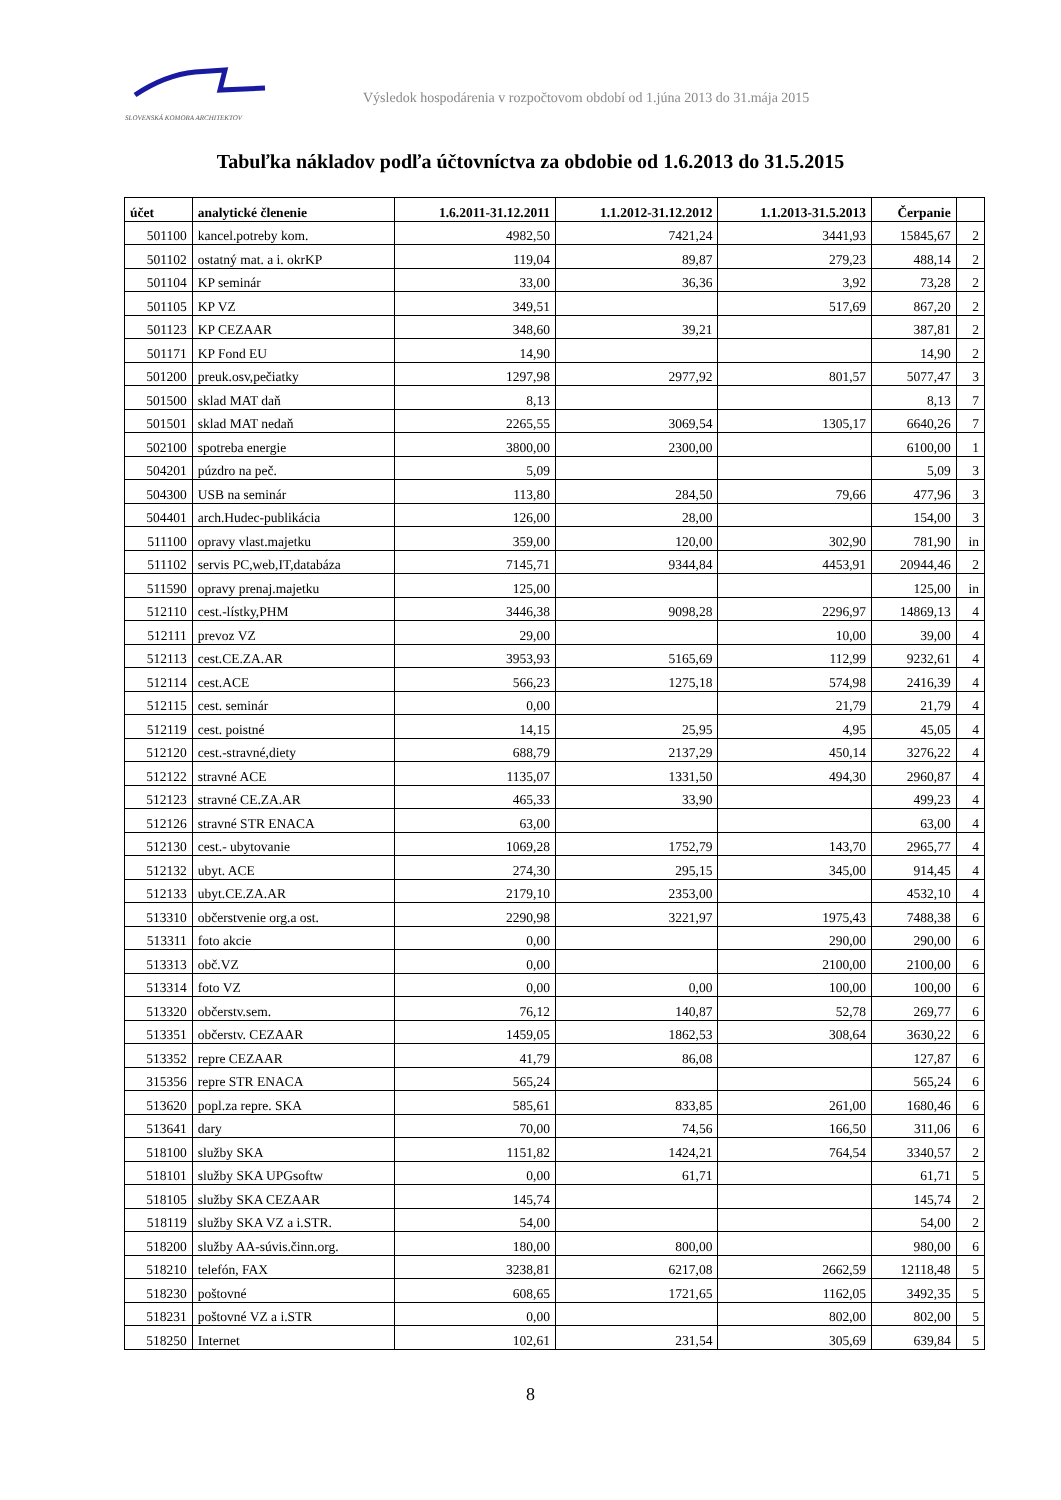SLOVENSKÁ KOMORA ARCHITEKTOV
Výsledok hospodárenia v rozpočtovom období od 1.júna 2013 do 31.mája 2015
Tabuľka nákladov podľa účtovníctva za obdobie od 1.6.2013 do 31.5.2015
| účet | analytické členenie | 1.6.2011-31.12.2011 | 1.1.2012-31.12.2012 | 1.1.2013-31.5.2013 | Čerpanie | |
| --- | --- | --- | --- | --- | --- | --- |
| 501100 | kancel.potreby kom. | 4982,50 | 7421,24 | 3441,93 | 15845,67 | 2 |
| 501102 | ostatný mat. a i. okrKP | 119,04 | 89,87 | 279,23 | 488,14 | 2 |
| 501104 | KP seminár | 33,00 | 36,36 | 3,92 | 73,28 | 2 |
| 501105 | KP VZ | 349,51 | | 517,69 | 867,20 | 2 |
| 501123 | KP CEZAAR | 348,60 | 39,21 | | 387,81 | 2 |
| 501171 | KP Fond EU | 14,90 | | | 14,90 | 2 |
| 501200 | preuk.osv,pečiatky | 1297,98 | 2977,92 | 801,57 | 5077,47 | 3 |
| 501500 | sklad MAT daň | 8,13 | | | 8,13 | 7 |
| 501501 | sklad MAT nedaň | 2265,55 | 3069,54 | 1305,17 | 6640,26 | 7 |
| 502100 | spotreba energie | 3800,00 | 2300,00 | | 6100,00 | 1 |
| 504201 | púzdro na peč. | 5,09 | | | 5,09 | 3 |
| 504300 | USB na seminár | 113,80 | 284,50 | 79,66 | 477,96 | 3 |
| 504401 | arch.Hudec-publikácia | 126,00 | 28,00 | | 154,00 | 3 |
| 511100 | opravy vlast.majetku | 359,00 | 120,00 | 302,90 | 781,90 | in |
| 511102 | servis PC,web,IT,databáza | 7145,71 | 9344,84 | 4453,91 | 20944,46 | 2 |
| 511590 | opravy prenaj.majetku | 125,00 | | | 125,00 | in |
| 512110 | cest.-lístky,PHM | 3446,38 | 9098,28 | 2296,97 | 14869,13 | 4 |
| 512111 | prevoz VZ | 29,00 | | 10,00 | 39,00 | 4 |
| 512113 | cest.CE.ZA.AR | 3953,93 | 5165,69 | 112,99 | 9232,61 | 4 |
| 512114 | cest.ACE | 566,23 | 1275,18 | 574,98 | 2416,39 | 4 |
| 512115 | cest. seminár | 0,00 | | 21,79 | 21,79 | 4 |
| 512119 | cest. poistné | 14,15 | 25,95 | 4,95 | 45,05 | 4 |
| 512120 | cest.-stravné,diety | 688,79 | 2137,29 | 450,14 | 3276,22 | 4 |
| 512122 | stravné ACE | 1135,07 | 1331,50 | 494,30 | 2960,87 | 4 |
| 512123 | stravné CE.ZA.AR | 465,33 | 33,90 | | 499,23 | 4 |
| 512126 | stravné STR ENACA | 63,00 | | | 63,00 | 4 |
| 512130 | cest.- ubytovanie | 1069,28 | 1752,79 | 143,70 | 2965,77 | 4 |
| 512132 | ubyt. ACE | 274,30 | 295,15 | 345,00 | 914,45 | 4 |
| 512133 | ubyt.CE.ZA.AR | 2179,10 | 2353,00 | | 4532,10 | 4 |
| 513310 | občerstvenie org.a ost. | 2290,98 | 3221,97 | 1975,43 | 7488,38 | 6 |
| 513311 | foto akcie | 0,00 | | 290,00 | 290,00 | 6 |
| 513313 | obč.VZ | 0,00 | | 2100,00 | 2100,00 | 6 |
| 513314 | foto VZ | 0,00 | 0,00 | 100,00 | 100,00 | 6 |
| 513320 | občerstv.sem. | 76,12 | 140,87 | 52,78 | 269,77 | 6 |
| 513351 | občerstv. CEZAAR | 1459,05 | 1862,53 | 308,64 | 3630,22 | 6 |
| 513352 | repre CEZAAR | 41,79 | 86,08 | | 127,87 | 6 |
| 315356 | repre STR ENACA | 565,24 | | | 565,24 | 6 |
| 513620 | popl.za repre. SKA | 585,61 | 833,85 | 261,00 | 1680,46 | 6 |
| 513641 | dary | 70,00 | 74,56 | 166,50 | 311,06 | 6 |
| 518100 | služby SKA | 1151,82 | 1424,21 | 764,54 | 3340,57 | 2 |
| 518101 | služby SKA UPGsoftw | 0,00 | 61,71 | | 61,71 | 5 |
| 518105 | služby SKA CEZAAR | 145,74 | | | 145,74 | 2 |
| 518119 | služby SKA VZ a i.STR. | 54,00 | | | 54,00 | 2 |
| 518200 | služby AA-súvis.činn.org. | 180,00 | 800,00 | | 980,00 | 6 |
| 518210 | telefón, FAX | 3238,81 | 6217,08 | 2662,59 | 12118,48 | 5 |
| 518230 | poštovné | 608,65 | 1721,65 | 1162,05 | 3492,35 | 5 |
| 518231 | poštovné VZ a i.STR | 0,00 | | 802,00 | 802,00 | 5 |
| 518250 | Internet | 102,61 | 231,54 | 305,69 | 639,84 | 5 |
8